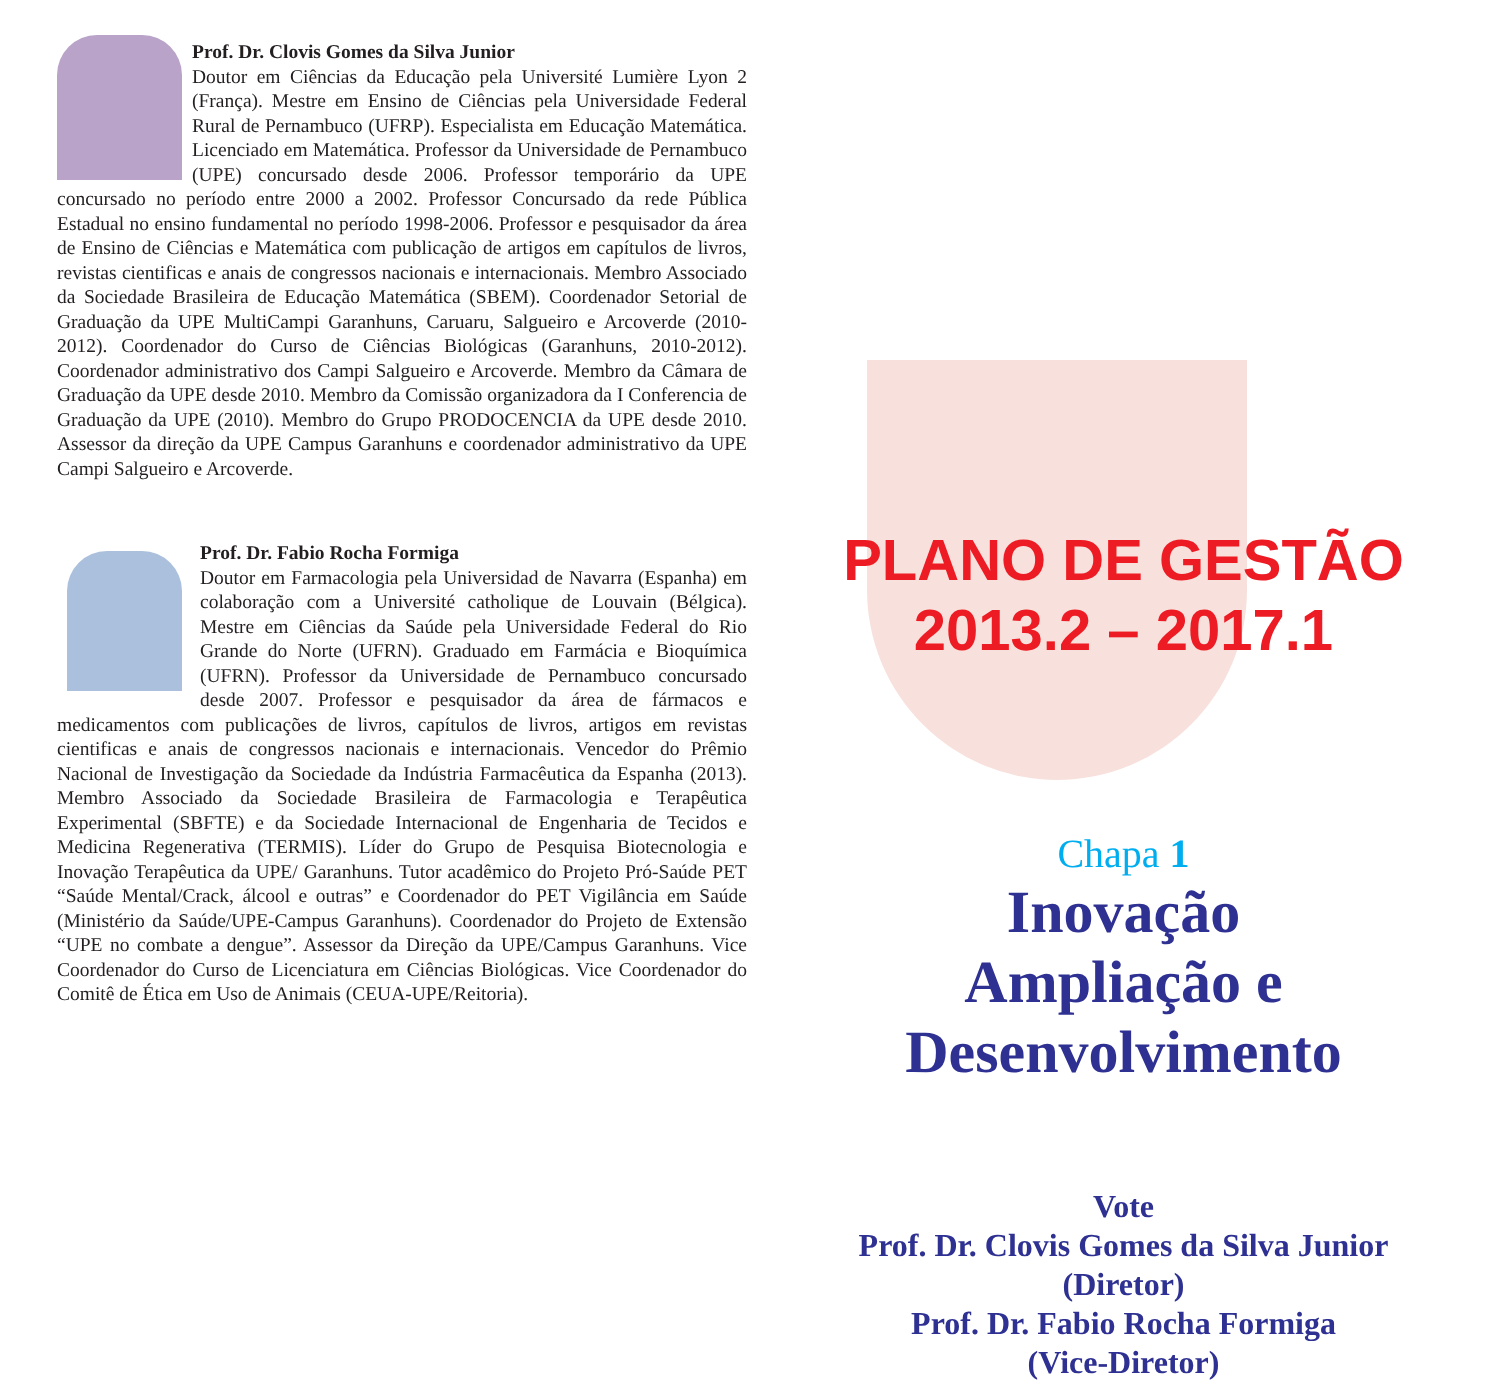Prof. Dr. Clovis Gomes da Silva Junior
Doutor em Ciências da Educação pela Université Lumière Lyon 2 (França). Mestre em Ensino de Ciências pela Universidade Federal Rural de Pernambuco (UFRP). Especialista em Educação Matemática. Licenciado em Matemática. Professor da Universidade de Pernambuco (UPE) concursado desde 2006. Professor temporário da UPE concursado no período entre 2000 a 2002. Professor Concursado da rede Pública Estadual no ensino fundamental no período 1998-2006. Professor e pesquisador da área de Ensino de Ciências e Matemática com publicação de artigos em capítulos de livros, revistas cientificas e anais de congressos nacionais e internacionais. Membro Associado da Sociedade Brasileira de Educação Matemática (SBEM). Coordenador Setorial de Graduação da UPE MultiCampi Garanhuns, Caruaru, Salgueiro e Arcoverde (2010-2012). Coordenador do Curso de Ciências Biológicas (Garanhuns, 2010-2012). Coordenador administrativo dos Campi Salgueiro e Arcoverde. Membro da Câmara de Graduação da UPE desde 2010. Membro da Comissão organizadora da I Conferencia de Graduação da UPE (2010). Membro do Grupo PRODOCENCIA da UPE desde 2010. Assessor da direção da UPE Campus Garanhuns e coordenador administrativo da UPE Campi Salgueiro e Arcoverde.
Prof. Dr. Fabio Rocha Formiga
Doutor em Farmacologia pela Universidad de Navarra (Espanha) em colaboração com a Université catholique de Louvain (Bélgica). Mestre em Ciências da Saúde pela Universidade Federal do Rio Grande do Norte (UFRN). Graduado em Farmácia e Bioquímica (UFRN). Professor da Universidade de Pernambuco concursado desde 2007. Professor e pesquisador da área de fármacos e medicamentos com publicações de livros, capítulos de livros, artigos em revistas cientificas e anais de congressos nacionais e internacionais. Vencedor do Prêmio Nacional de Investigação da Sociedade da Indústria Farmacêutica da Espanha (2013). Membro Associado da Sociedade Brasileira de Farmacologia e Terapêutica Experimental (SBFTE) e da Sociedade Internacional de Engenharia de Tecidos e Medicina Regenerativa (TERMIS). Líder do Grupo de Pesquisa Biotecnologia e Inovação Terapêutica da UPE/ Garanhuns. Tutor acadêmico do Projeto Pró-Saúde PET “Saúde Mental/Crack, álcool e outras” e Coordenador do PET Vigilância em Saúde (Ministério da Saúde/UPE-Campus Garanhuns). Coordenador do Projeto de Extensão “UPE no combate a dengue”. Assessor da Direção da UPE/Campus Garanhuns. Vice Coordenador do Curso de Licenciatura em Ciências Biológicas. Vice Coordenador do Comitê de Ética em Uso de Animais (CEUA-UPE/Reitoria).
PLANO DE GESTÃO
2013.2 – 2017.1
Chapa 1
Inovação
Ampliação e
Desenvolvimento
Vote
Prof. Dr. Clovis Gomes da Silva Junior
(Diretor)
Prof. Dr. Fabio Rocha Formiga
(Vice-Diretor)